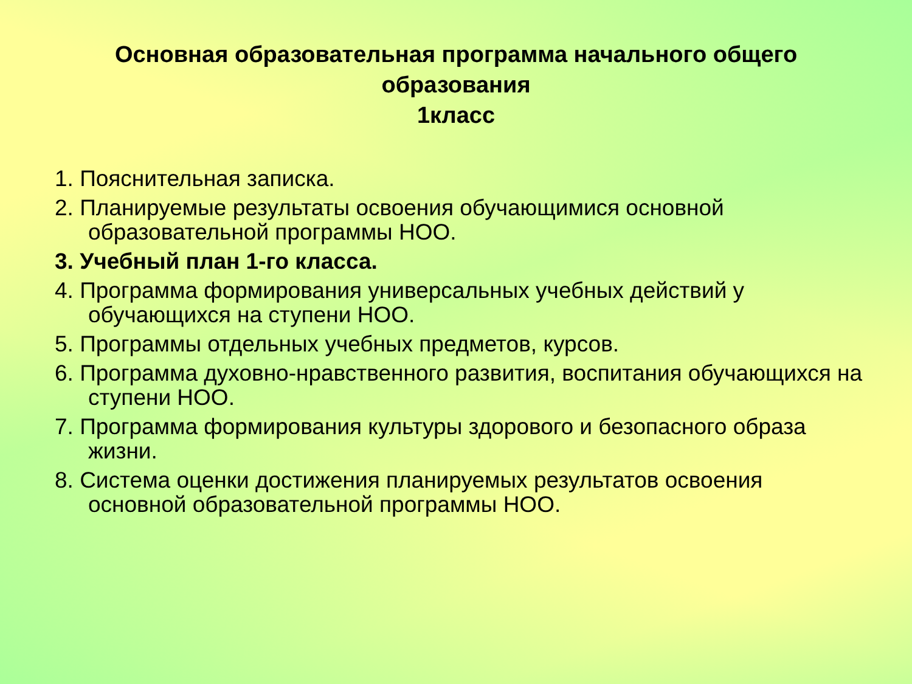Основная образовательная программа начального общего
образования
1класс
1. Пояснительная записка.
2. Планируемые результаты освоения обучающимися основной образовательной программы НОО.
3. Учебный план 1-го класса.
4. Программа формирования универсальных учебных действий у обучающихся на ступени НОО.
5. Программы отдельных учебных предметов, курсов.
6. Программа духовно-нравственного развития, воспитания обучающихся на ступени НОО.
7. Программа формирования культуры здорового и безопасного образа жизни.
8. Система оценки достижения планируемых результатов освоения основной образовательной программы НОО.